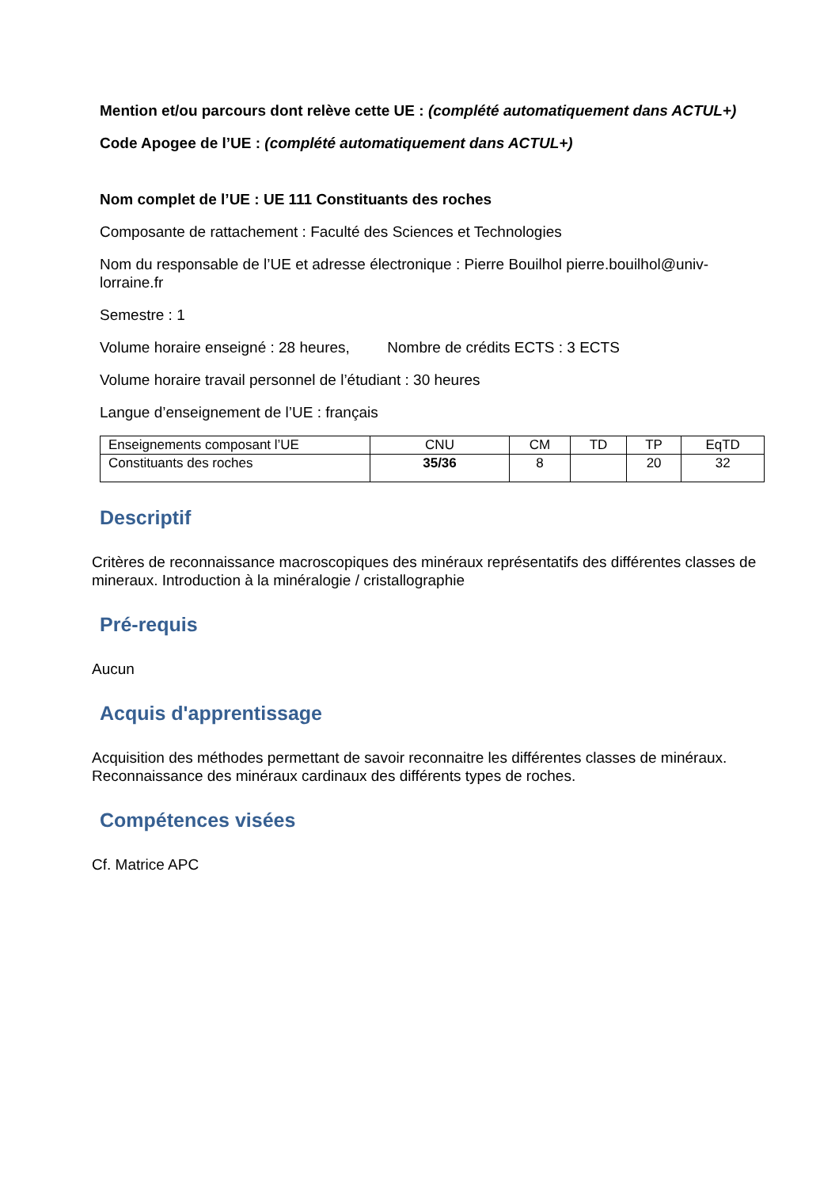Mention et/ou parcours dont relève cette UE : (complété automatiquement dans ACTUL+)
Code Apogee de l’UE : (complété automatiquement dans ACTUL+)
Nom complet de l’UE : UE 111 Constituants des roches
Composante de rattachement : Faculté des Sciences et Technologies
Nom du responsable de l’UE et adresse électronique : Pierre Bouilhol pierre.bouilhol@univ-lorraine.fr
Semestre : 1
Volume horaire enseigné : 28 heures, Nombre de crédits ECTS : 3 ECTS
Volume horaire travail personnel de l’étudiant : 30 heures
Langue d’enseignement de l’UE : français
| Enseignements composant l’UE | CNU | CM | TD | TP | EqTD |
| Constituants des roches | 35/36 | 8 | | 20 | 32 |
Descriptif
Critères de reconnaissance macroscopiques des minéraux représentatifs des différentes classes de mineraux. Introduction à la minéralogie / cristallographie
Pré-requis
Aucun
Acquis d'apprentissage
Acquisition des méthodes permettant de savoir reconnaitre les différentes classes de minéraux. Reconnaissance des minéraux cardinaux des différents types de roches.
Compétences visées
Cf. Matrice APC